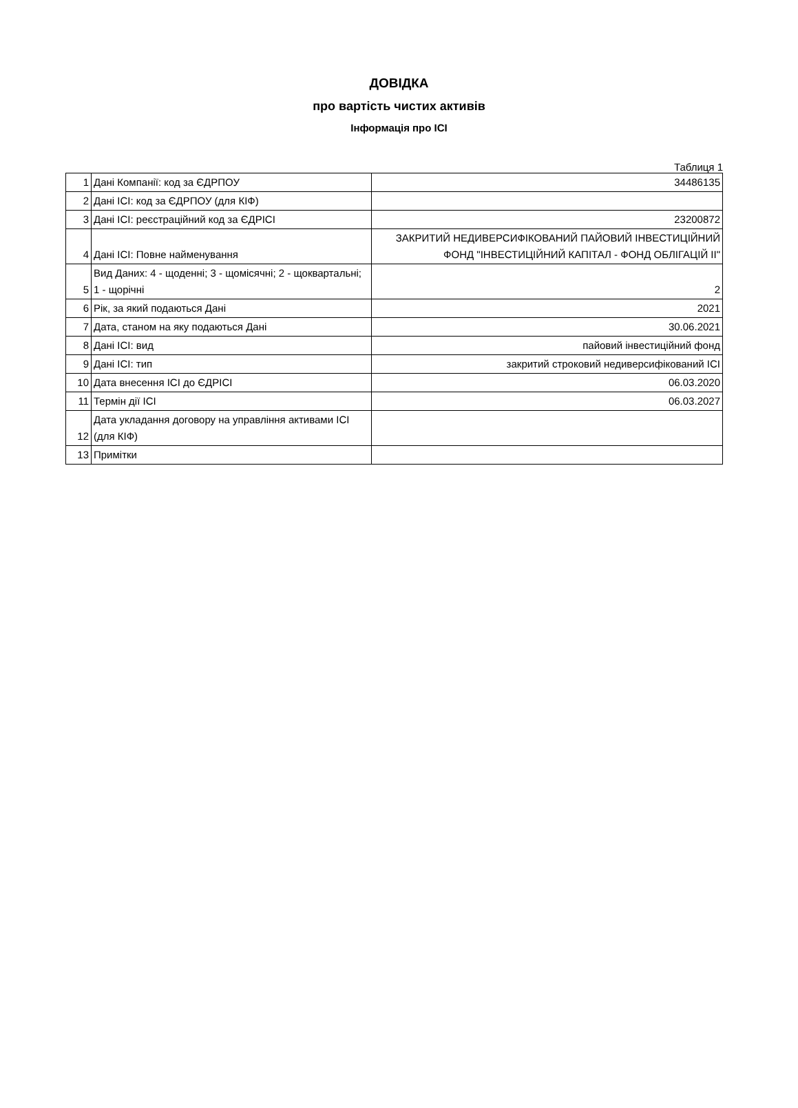ДОВІДКА
про вартість чистих активів
Інформація про ІСІ
Таблиця 1
| 1 | Дані Компанії: код за ЄДРПОУ | 34486135 |
| 2 | Дані ІСІ: код за ЄДРПОУ (для КІФ) | |
| 3 | Дані ІСІ: реєстраційний код за ЄДРІСІ | 23200872 |
| 4 | Дані ІСІ: Повне найменування | ЗАКРИТИЙ НЕДИВЕРСИФІКОВАНИЙ ПАЙОВИЙ ІНВЕСТИЦІЙНИЙ ФОНД "ІНВЕСТИЦІЙНИЙ КАПІТАЛ - ФОНД ОБЛІГАЦІЙ ІІ" |
| 5 | Вид Даних: 4 - щоденні; 3 - щомісячні; 2 - щоквартальні; 1 - щорічні | 2 |
| 6 | Рік, за який подаються Дані | 2021 |
| 7 | Дата, станом на яку подаються Дані | 30.06.2021 |
| 8 | Дані ІСІ: вид | пайовий інвестиційний фонд |
| 9 | Дані ІСІ: тип | закритий строковий недиверсифікований ІСІ |
| 10 | Дата внесення ІСІ до ЄДРІСІ | 06.03.2020 |
| 11 | Термін дії ІСІ | 06.03.2027 |
| 12 | Дата укладання договору на управління активами ІСІ (для КІФ) | |
| 13 | Примітки | |